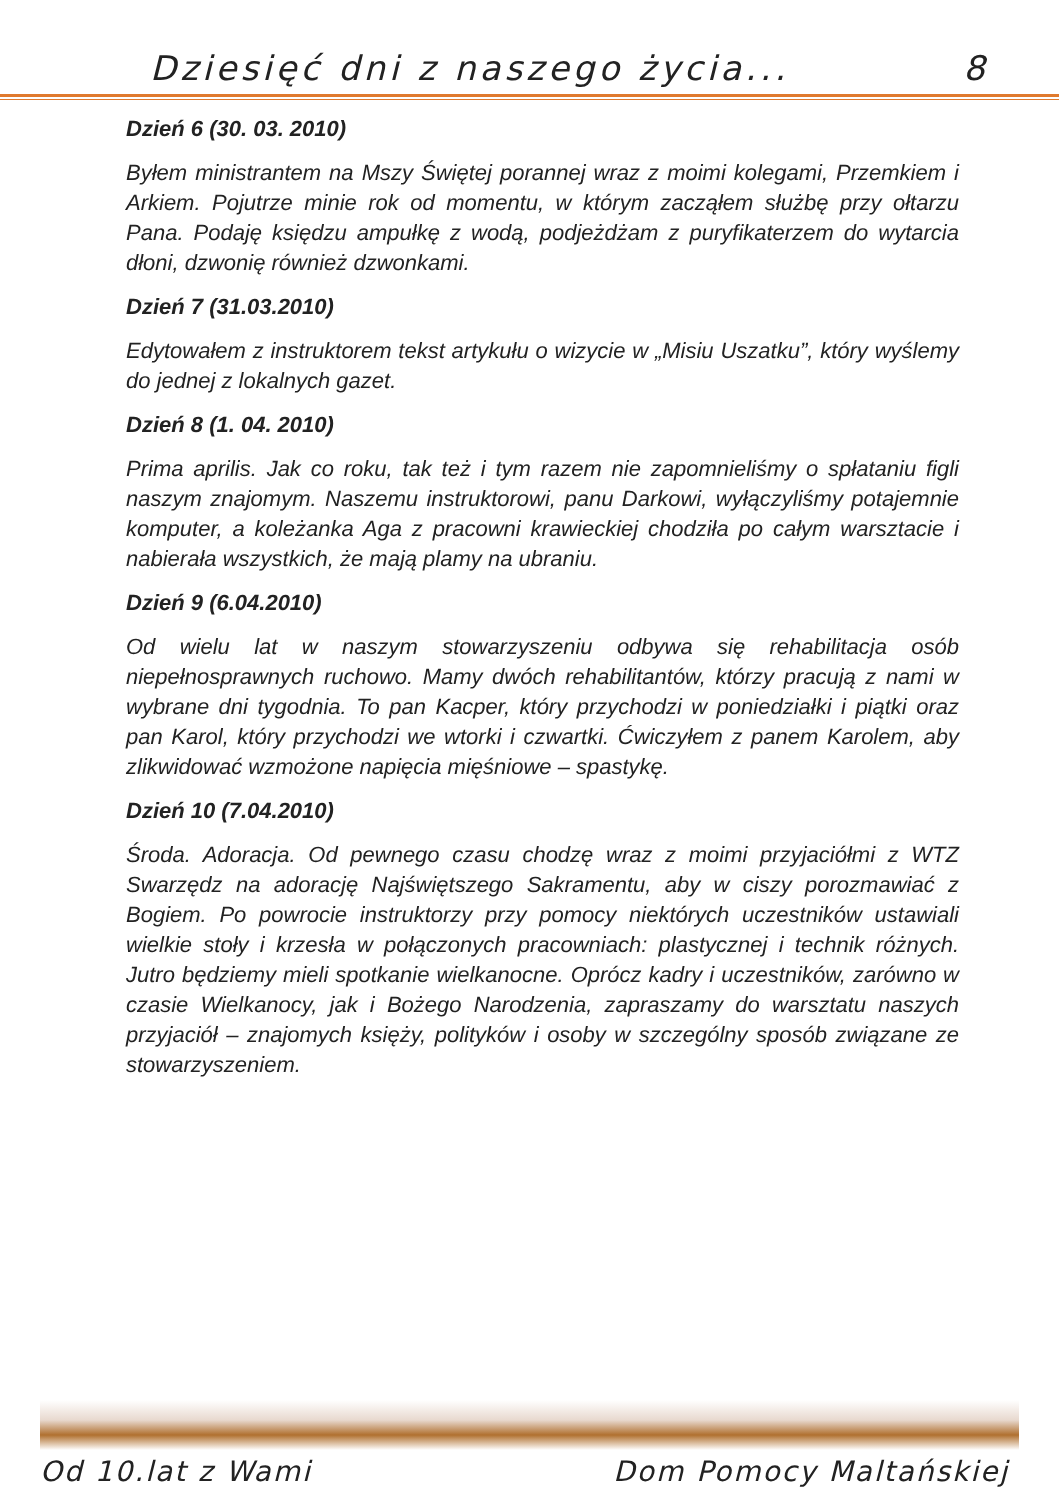Dziesięć dni z naszego życia... 8
Dzień 6 (30. 03. 2010)
Byłem ministrantem na Mszy Świętej porannej wraz z moimi kolegami, Przemkiem i Arkiem. Pojutrze minie rok od momentu, w którym zacząłem służbę przy ołtarzu Pana. Podaję księdzu ampułkę z wodą, podjeżdżam z puryfikaterzem do wytarcia dłoni, dzwonię również dzwonkami.
Dzień 7 (31.03.2010)
Edytowałem z instruktorem tekst artykułu o wizycie w „Misiu Uszatku”, który wyślemy do jednej z lokalnych gazet.
Dzień 8 (1. 04. 2010)
Prima aprilis. Jak co roku, tak też i tym razem nie zapomnieliśmy o spłataniu figli naszym znajomym. Naszemu instruktorowi, panu Darkowi, wyłączyliśmy potajemnie komputer, a koleżanka Aga z pracowni krawieckiej chodziła po całym warsztacie i nabierała wszystkich, że mają plamy na ubraniu.
Dzień 9 (6.04.2010)
Od wielu lat w naszym stowarzyszeniu odbywa się rehabilitacja osób niepełnosprawnych ruchowo. Mamy dwóch rehabilitantów, którzy pracują z nami w wybrane dni tygodnia. To pan Kacper, który przychodzi w poniedziałki i piątki oraz pan Karol, który przychodzi we wtorki i czwartki. Ćwiczyłem z panem Karolem, aby zlikwidować wzmożone napięcia mięśniowe – spastykę.
Dzień 10 (7.04.2010)
Środa. Adoracja. Od pewnego czasu chodzę wraz z moimi przyjaciółmi z WTZ Swarzędz na adorację Najświętszego Sakramentu, aby w ciszy porozmawiać z Bogiem. Po powrocie instruktorzy przy pomocy niektórych uczestników ustawiali wielkie stoły i krzesła w połączonych pracowniach: plastycznej i technik różnych. Jutro będziemy mieli spotkanie wielkanocne. Oprócz kadry i uczestników, zarówno w czasie Wielkanocy, jak i Bożego Narodzenia, zapraszamy do warsztatu naszych przyjaciół – znajomych księży, polityków i osoby w szczególny sposób związane ze stowarzyszeniem.
Od 10.lat z Wami Dom Pomocy Maltańskiej